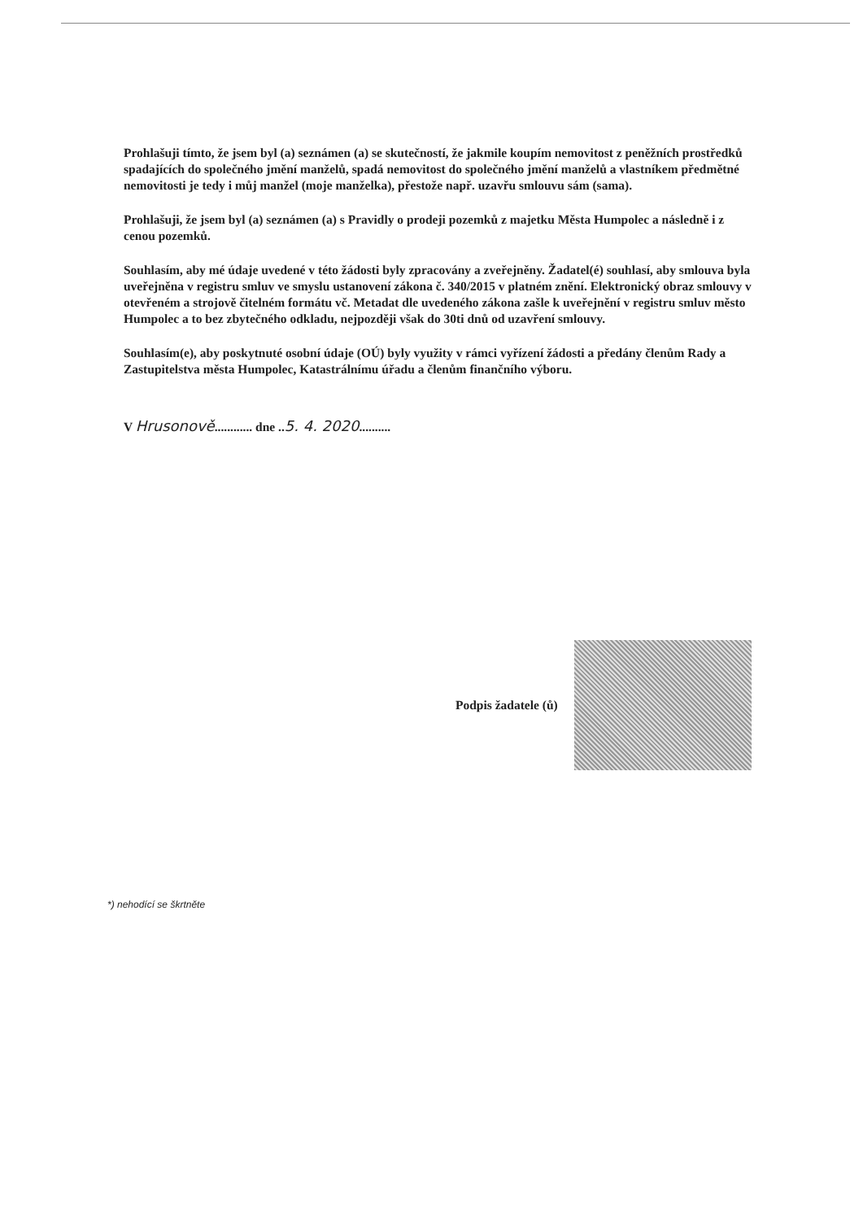Prohlašuji tímto, že jsem byl (a) seznámen (a) se skutečností, že jakmile koupím nemovitost z peněžních prostředků spadajících do společného jmění manželů, spadá nemovitost do společného jmění manželů a vlastníkem předmětné nemovitosti je tedy i můj manžel (moje manželka), přestože např. uzavřu smlouvu sám (sama).
Prohlašuji, že jsem byl (a) seznámen (a) s Pravidly o prodeji pozemků z majetku Města Humpolec a následně i z cenou pozemků.
Souhlasím, aby mé údaje uvedené v této žádosti byly zpracovány a zveřejněny. Žadatel(é) souhlasí, aby smlouva byla uveřejněna v registru smluv ve smyslu ustanovení zákona č. 340/2015 v platném znění. Elektronický obraz smlouvy v otevřeném a strojově čitelném formátu vč. Metadat dle uvedeného zákona zašle k uveřejnění v registru smluv město Humpolec a to bez zbytečného odkladu, nejpozději však do 30ti dnů od uzavření smlouvy.
Souhlasím(e), aby poskytnuté osobní údaje (OÚ) byly využity v rámci vyřízení žádosti a předány členům Rady a Zastupitelstva města Humpolec, Katastrálnímu úřadu a členům finančního výboru.
V Hrusonově............ dne ..5. 4. 2020..........
Podpis žadatele (ů)
*) nehodící se škrtněte